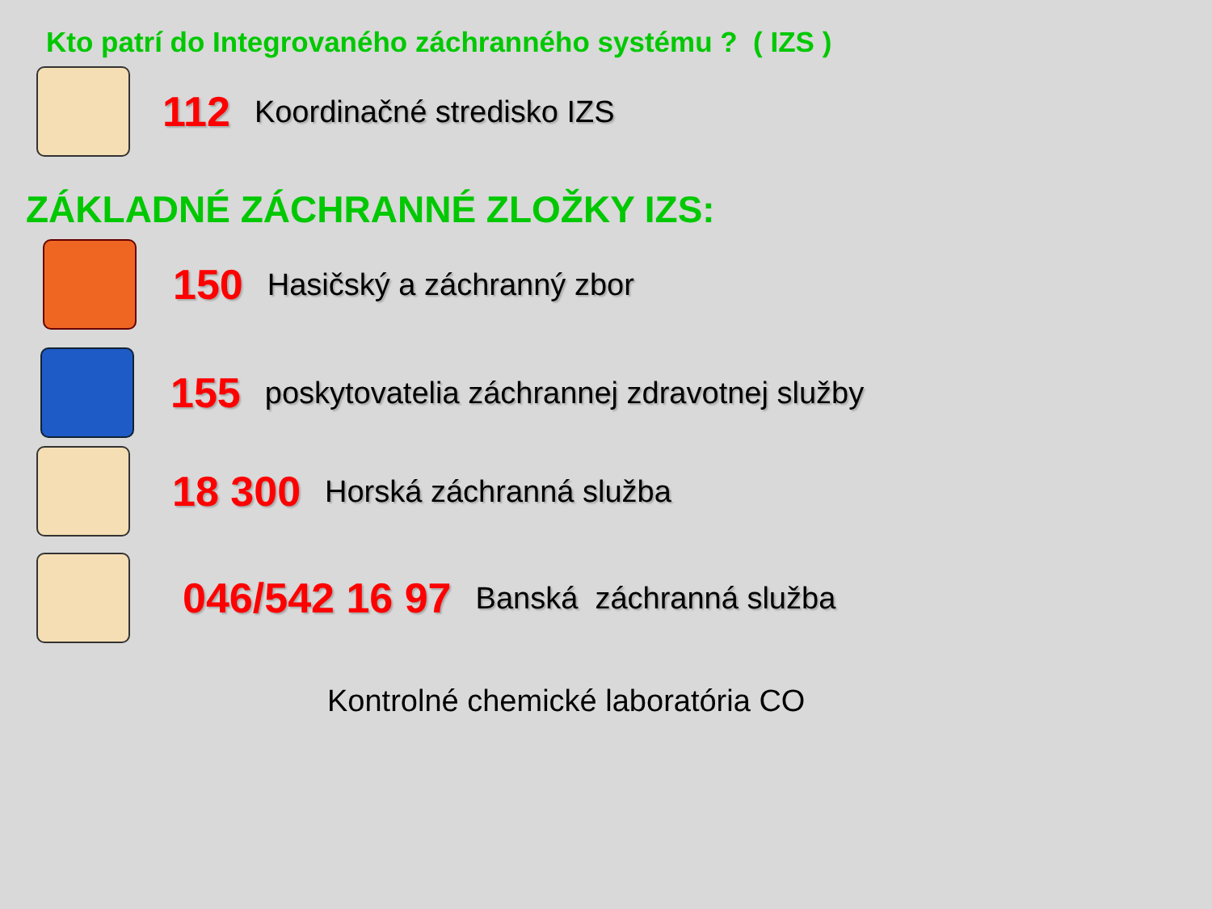Kto patrí do Integrovaného záchranného systému ? ( IZS )
112 Koordinačné stredisko IZS
ZÁKLADNÉ ZÁCHRANNÉ ZLOŽKY IZS:
150 Hasičský a záchranný zbor
155 poskytovatelia záchrannej zdravotnej služby
18 300 Horská záchranná služba
046/542 16 97 Banská záchranná služba
Kontrolné chemické laboratória CO